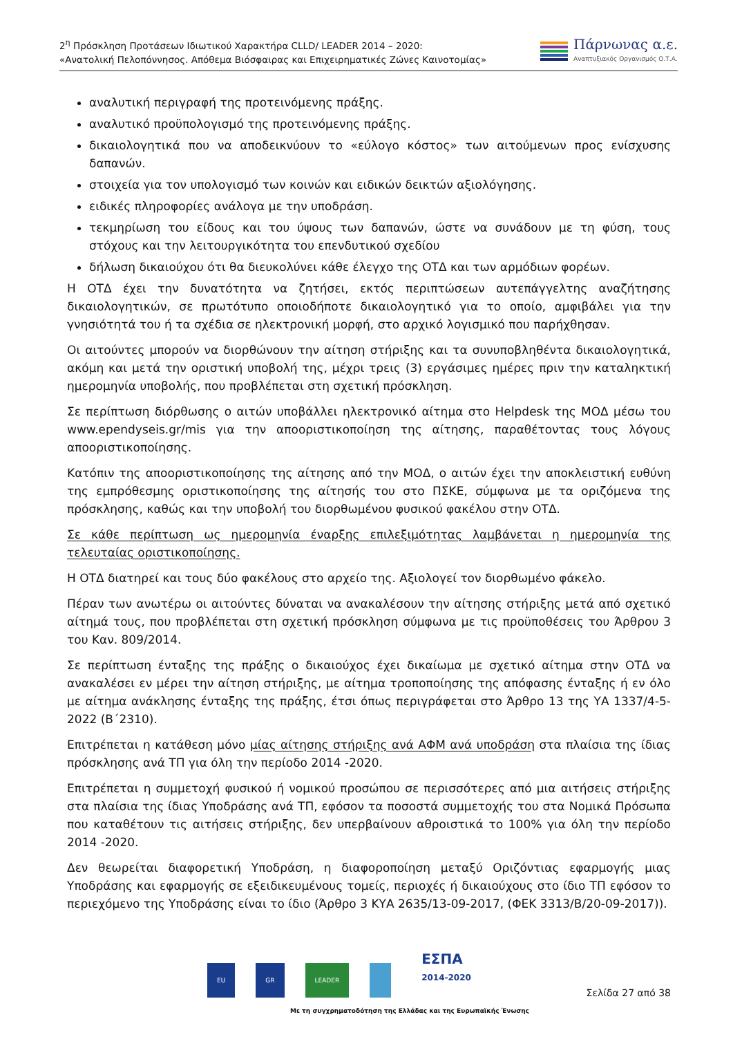2<sup>η</sup> Πρόσκληση Προτάσεων Ιδιωτικού Χαρακτήρα CLLD/ LEADER 2014 – 2020:
«Ανατολική Πελοπόννησος. Απόθεμα Βιόσφαιρας και Επιχειρηματικές Ζώνες Καινοτομίας»
Πάρνωνας α.ε.
Αναπτυξιακός Οργανισμός Ο.Τ.Α.
αναλυτική περιγραφή της προτεινόμενης πράξης.
αναλυτικό προϋπολογισμό της προτεινόμενης πράξης.
δικαιολογητικά που να αποδεικνύουν το «εύλογο κόστος» των αιτούμενων προς ενίσχυσης δαπανών.
στοιχεία για τον υπολογισμό των κοινών και ειδικών δεικτών αξιολόγησης.
ειδικές πληροφορίες ανάλογα με την υποδράση.
τεκμηρίωση του είδους και του ύψους των δαπανών, ώστε να συνάδουν με τη φύση, τους στόχους και την λειτουργικότητα του επενδυτικού σχεδίου
δήλωση δικαιούχου ότι θα διευκολύνει κάθε έλεγχο της ΟΤΔ και των αρμόδιων φορέων.
Η ΟΤΔ έχει την δυνατότητα να ζητήσει, εκτός περιπτώσεων αυτεπάγγελτης αναζήτησης δικαιολογητικών, σε πρωτότυπο οποιοδήποτε δικαιολογητικό για το οποίο, αμφιβάλει για την γνησιότητά του ή τα σχέδια σε ηλεκτρονική μορφή, στο αρχικό λογισμικό που παρήχθησαν.
Οι αιτούντες μπορούν να διορθώνουν την αίτηση στήριξης και τα συνυποβληθέντα δικαιολογητικά, ακόμη και μετά την οριστική υποβολή της, μέχρι τρεις (3) εργάσιμες ημέρες πριν την καταληκτική ημερομηνία υποβολής, που προβλέπεται στη σχετική πρόσκληση.
Σε περίπτωση διόρθωσης ο αιτών υποβάλλει ηλεκτρονικό αίτημα στο Helpdesk της ΜΟΔ μέσω του www.ependyseis.gr/mis για την αποοριστικοποίηση της αίτησης, παραθέτοντας τους λόγους αποοριστικοποίησης.
Κατόπιν της αποοριστικοποίησης της αίτησης από την ΜΟΔ, ο αιτών έχει την αποκλειστική ευθύνη της εμπρόθεσμης οριστικοποίησης της αίτησής του στο ΠΣΚΕ, σύμφωνα με τα οριζόμενα της πρόσκλησης, καθώς και την υποβολή του διορθωμένου φυσικού φακέλου στην ΟΤΔ.
Σε κάθε περίπτωση ως ημερομηνία έναρξης επιλεξιμότητας λαμβάνεται η ημερομηνία της τελευταίας οριστικοποίησης.
Η ΟΤΔ διατηρεί και τους δύο φακέλους στο αρχείο της. Αξιολογεί τον διορθωμένο φάκελο.
Πέραν των ανωτέρω οι αιτούντες δύναται να ανακαλέσουν την αίτησης στήριξης μετά από σχετικό αίτημά τους, που προβλέπεται στη σχετική πρόσκληση σύμφωνα με τις προϋποθέσεις του Άρθρου 3 του Καν. 809/2014.
Σε περίπτωση ένταξης της πράξης ο δικαιούχος έχει δικαίωμα με σχετικό αίτημα στην ΟΤΔ να ανακαλέσει εν μέρει την αίτηση στήριξης, με αίτημα τροποποίησης της απόφασης ένταξης ή εν όλο με αίτημα ανάκλησης ένταξης της πράξης, έτσι όπως περιγράφεται στο Άρθρο 13 της ΥΑ 1337/4-5-2022 (Β΄2310).
Επιτρέπεται η κατάθεση μόνο μίας αίτησης στήριξης ανά ΑΦΜ ανά υποδράση στα πλαίσια της ίδιας πρόσκλησης ανά ΤΠ για όλη την περίοδο 2014 -2020.
Επιτρέπεται η συμμετοχή φυσικού ή νομικού προσώπου σε περισσότερες από μια αιτήσεις στήριξης στα πλαίσια της ίδιας Υποδράσης ανά ΤΠ, εφόσον τα ποσοστά συμμετοχής του στα Νομικά Πρόσωπα που καταθέτουν τις αιτήσεις στήριξης, δεν υπερβαίνουν αθροιστικά το 100% για όλη την περίοδο 2014 -2020.
Δεν θεωρείται διαφορετική Υποδράση, η διαφοροποίηση μεταξύ Οριζόντιας εφαρμογής μιας Υποδράσης και εφαρμογής σε εξειδικευμένους τομείς, περιοχές ή δικαιούχους στο ίδιο ΤΠ εφόσον το περιεχόμενο της Υποδράσης είναι το ίδιο (Άρθρο 3 ΚΥΑ 2635/13-09-2017, (ΦΕΚ 3313/Β/20-09-2017)).
EU GR LEADER ΕΣΠΑ
2014-2020
Με τη συγχρηματοδότηση της Ελλάδας και της Ευρωπαϊκής Ένωσης
Σελίδα 27 από 38